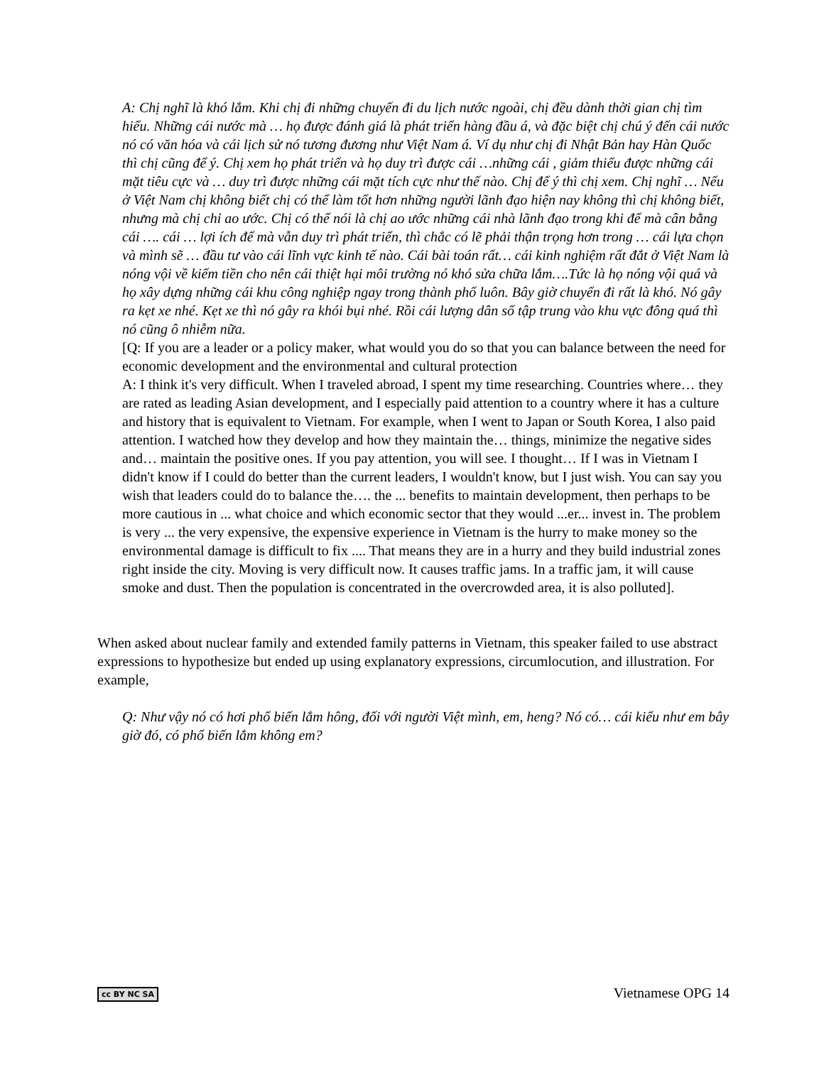A: Chị nghĩ là khó lắm. Khi chị đi những chuyến đi du lịch nước ngoài, chị đều dành thời gian chị tìm hiểu. Những cái nước mà … họ được đánh giá là phát triển hàng đầu á, và đặc biệt chị chú ý đến cái nước nó có văn hóa và cái lịch sử nó tương đương như Việt Nam á. Ví dụ như chị đi Nhật Bản hay Hàn Quốc thì chị cũng để ý. Chị xem họ phát triển và họ duy trì được cái …những cái , giảm thiểu được những cái mặt tiêu cực và … duy trì được những cái mặt tích cực như thế nào. Chị để ý thì chị xem. Chị nghĩ … Nếu ở Việt Nam chị không biết chị có thể làm tốt hơn những người lãnh đạo hiện nay không thì chị không biết, nhưng mà chị chỉ ao ước. Chị có thể nói là chị ao ước những cái nhà lãnh đạo trong khi để mà cân bằng cái …. cái … lợi ích để mà vẫn duy trì phát triển, thì chắc có lẽ phải thận trọng hơn trong … cái lựa chọn và mình sẽ … đầu tư vào cái lĩnh vực kinh tế nào. Cái bài toán rất… cái kinh nghiệm rất đắt ở Việt Nam là nóng vội về kiếm tiền cho nên cái thiệt hại môi trường nó khó sửa chữa lắm….Tức là họ nóng vội quá và họ xây dựng những cái khu công nghiệp ngay trong thành phố luôn. Bây giờ chuyển đi rất là khó. Nó gây ra kẹt xe nhé. Kẹt xe thì nó gây ra khói bụi nhé. Rồi cái lượng dân số tập trung vào khu vực đông quá thì nó cũng ô nhiễm nữa.
[Q: If you are a leader or a policy maker, what would you do so that you can balance between the need for economic development and the environmental and cultural protection
A: I think it's very difficult. When I traveled abroad, I spent my time researching. Countries where… they are rated as leading Asian development, and I especially paid attention to a country where it has a culture and history that is equivalent to Vietnam. For example, when I went to Japan or South Korea, I also paid attention. I watched how they develop and how they maintain the… things, minimize the negative sides and… maintain the positive ones. If you pay attention, you will see. I thought… If I was in Vietnam I didn't know if I could do better than the current leaders, I wouldn't know, but I just wish. You can say you wish that leaders could do to balance the…. the ... benefits to maintain development, then perhaps to be more cautious in ... what choice and which economic sector that they would ...er... invest in. The problem is very ... the very expensive, the expensive experience in Vietnam is the hurry to make money so the environmental damage is difficult to fix .... That means they are in a hurry and they build industrial zones right inside the city. Moving is very difficult now. It causes traffic jams. In a traffic jam, it will cause smoke and dust. Then the population is concentrated in the overcrowded area, it is also polluted].
When asked about nuclear family and extended family patterns in Vietnam, this speaker failed to use abstract expressions to hypothesize but ended up using explanatory expressions, circumlocution, and illustration. For example,
Q: Như vậy nó có hơi phổ biến lắm hông, đối với người Việt mình, em, heng? Nó có… cái kiểu như em bây giờ đó, có phổ biến lắm không em?
cc BY NC SA Vietnamese OPG 14